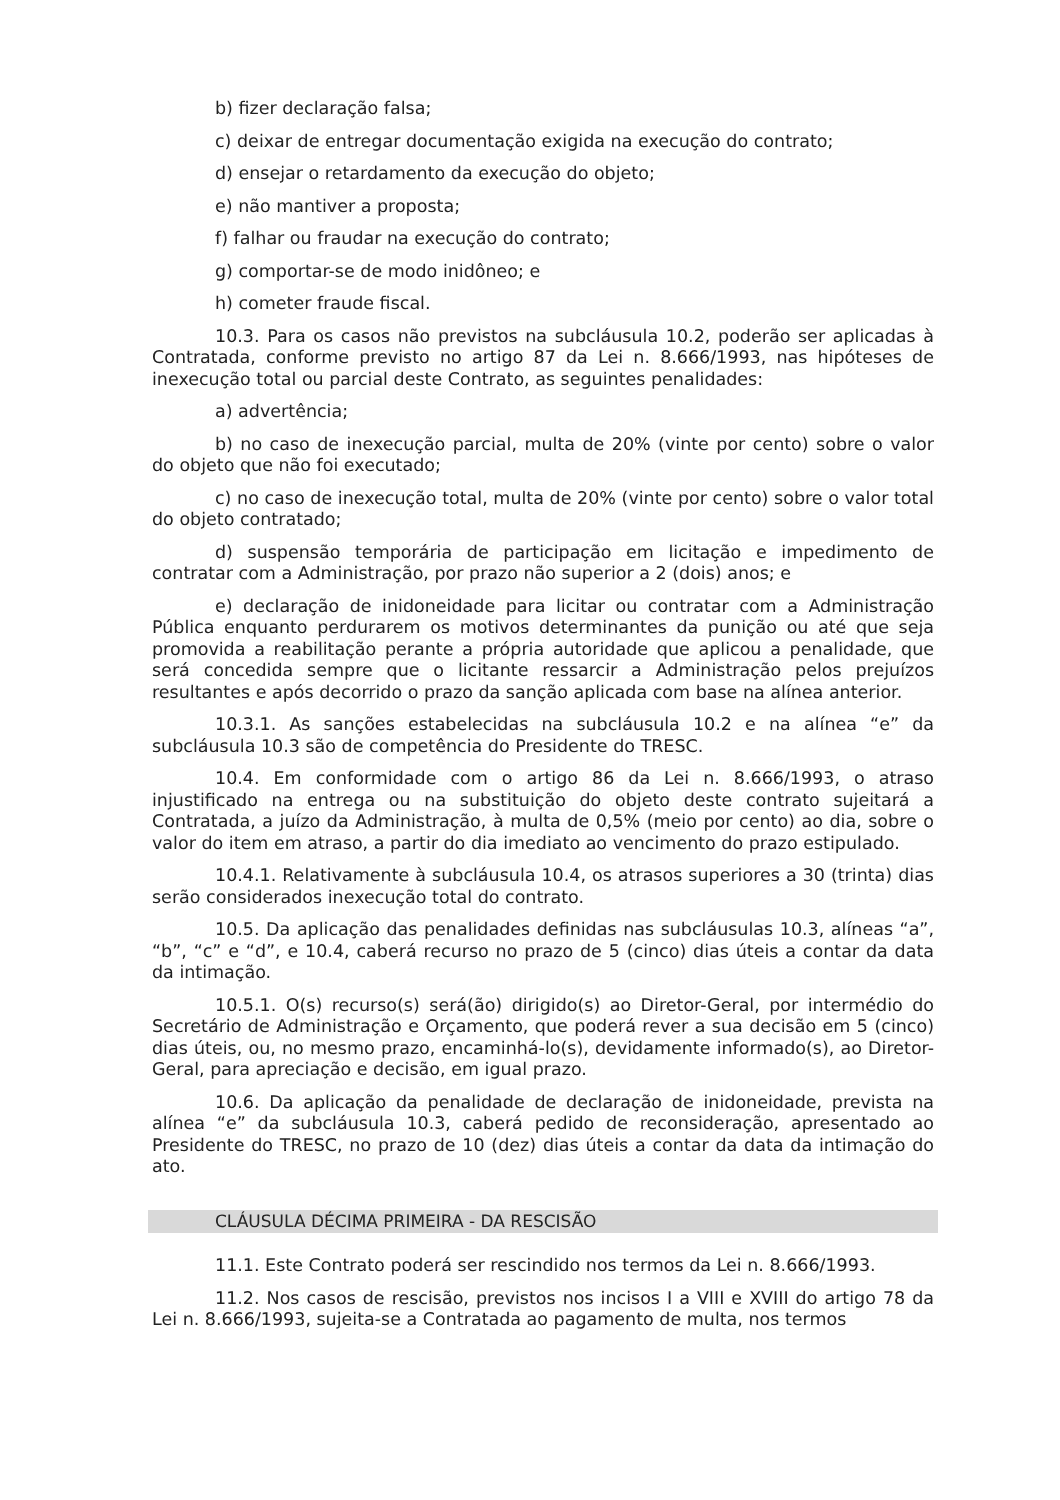b) fizer declaração falsa;
c) deixar de entregar documentação exigida na execução do contrato;
d) ensejar o retardamento da execução do objeto;
e) não mantiver a proposta;
f) falhar ou fraudar na execução do contrato;
g) comportar-se de modo inidôneo; e
h) cometer fraude fiscal.
10.3. Para os casos não previstos na subcláusula 10.2, poderão ser aplicadas à Contratada, conforme previsto no artigo 87 da Lei n. 8.666/1993, nas hipóteses de inexecução total ou parcial deste Contrato, as seguintes penalidades:
a) advertência;
b) no caso de inexecução parcial, multa de 20% (vinte por cento) sobre o valor do objeto que não foi executado;
c) no caso de inexecução total, multa de 20% (vinte por cento) sobre o valor total do objeto contratado;
d) suspensão temporária de participação em licitação e impedimento de contratar com a Administração, por prazo não superior a 2 (dois) anos; e
e) declaração de inidoneidade para licitar ou contratar com a Administração Pública enquanto perdurarem os motivos determinantes da punição ou até que seja promovida a reabilitação perante a própria autoridade que aplicou a penalidade, que será concedida sempre que o licitante ressarcir a Administração pelos prejuízos resultantes e após decorrido o prazo da sanção aplicada com base na alínea anterior.
10.3.1. As sanções estabelecidas na subcláusula 10.2 e na alínea “e” da subcláusula 10.3 são de competência do Presidente do TRESC.
10.4. Em conformidade com o artigo 86 da Lei n. 8.666/1993, o atraso injustificado na entrega ou na substituição do objeto deste contrato sujeitará a Contratada, a juízo da Administração, à multa de 0,5% (meio por cento) ao dia, sobre o valor do item em atraso, a partir do dia imediato ao vencimento do prazo estipulado.
10.4.1. Relativamente à subcláusula 10.4, os atrasos superiores a 30 (trinta) dias serão considerados inexecução total do contrato.
10.5. Da aplicação das penalidades definidas nas subcláusulas 10.3, alíneas “a”, “b”, “c” e “d”, e 10.4, caberá recurso no prazo de 5 (cinco) dias úteis a contar da data da intimação.
10.5.1. O(s) recurso(s) será(ão) dirigido(s) ao Diretor-Geral, por intermédio do Secretário de Administração e Orçamento, que poderá rever a sua decisão em 5 (cinco) dias úteis, ou, no mesmo prazo, encaminhá-lo(s), devidamente informado(s), ao Diretor-Geral, para apreciação e decisão, em igual prazo.
10.6. Da aplicação da penalidade de declaração de inidoneidade, prevista na alínea “e” da subcláusula 10.3, caberá pedido de reconsideração, apresentado ao Presidente do TRESC, no prazo de 10 (dez) dias úteis a contar da data da intimação do ato.
CLÁUSULA DÉCIMA PRIMEIRA - DA RESCISÃO
11.1. Este Contrato poderá ser rescindido nos termos da Lei n. 8.666/1993.
11.2. Nos casos de rescisão, previstos nos incisos I a VIII e XVIII do artigo 78 da Lei n. 8.666/1993, sujeita-se a Contratada ao pagamento de multa, nos termos